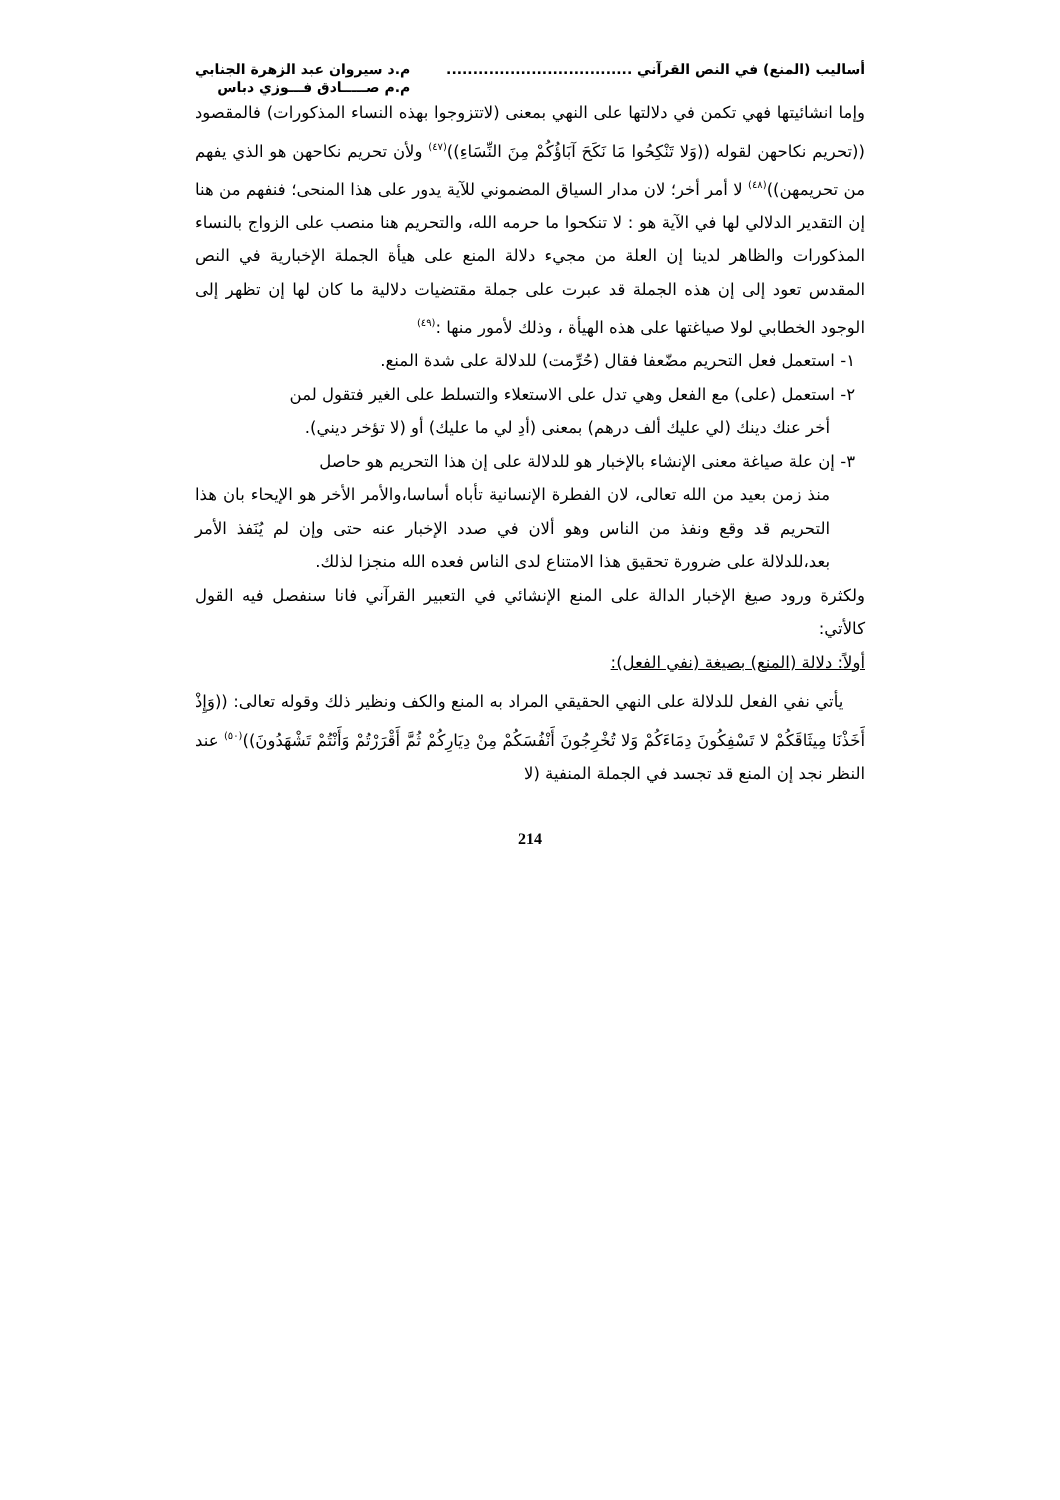أساليب (المنع) في النص القرآني ...................................
م.د سيروان عبد الزهرة الجنابي
م.م صـــــادق فـــوزي دباس
وإما انشائيتها فهي تكمن في دلالتها على النهي بمعنى (لاتتزوجوا بهذه النساء المذكورات) فالمقصود ((تحريم نكاحهن لقوله ((وَلا تَنْكِحُوا مَا نَكَحَ آبَاؤُكُمْ مِنَ النِّسَاءِ))<sup>(٤٧)</sup> ولأن تحريم نكاحهن هو الذي يفهم من تحريمهن))<sup>(٤٨)</sup> لا أمر أخر؛ لان مدار السياق المضموني للآية يدور على هذا المنحى؛ فنفهم من هنا إن التقدير الدلالي لها في الآية هو : لا تنكحوا ما حرمه الله، والتحريم هنا منصب على الزواج بالنساء المذكورات والظاهر لدينا إن العلة من مجيء دلالة المنع على هيأة الجملة الإخبارية في النص المقدس تعود إلى إن هذه الجملة قد عبرت على جملة مقتضيات دلالية ما كان لها إن تظهر إلى الوجود الخطابي لولا صياغتها على هذه الهيأة ، وذلك لأمور منها :<sup>(٤٩)</sup>
١- استعمل فعل التحريم مضّعفا فقال (حُرِّمت) للدلالة على شدة المنع.
٢- استعمل (على) مع الفعل وهي تدل على الاستعلاء والتسلط على الغير فتقول لمن
أخر عنك دينك (لي عليك ألف درهم) بمعنى (أدِ لي ما عليك) أو (لا تؤخر ديني).
٣- إن علة صياغة معنى الإنشاء بالإخبار هو للدلالة على إن هذا التحريم هو حاصل
منذ زمن بعيد من الله تعالى، لان الفطرة الإنسانية تأباه أساسا،والأمر الأخر هو الإيحاء بان هذا التحريم قد وقع ونفذ من الناس وهو ألان في صدد الإخبار عنه حتى وإن لم يُنَفذ الأمر بعد،للدلالة على ضرورة تحقيق هذا الامتناع لدى الناس فعده الله منجزا لذلك.
ولكثرة ورود صيغ الإخبار الدالة على المنع الإنشائي في التعبير القرآني فانا سنفصل فيه القول كالأتي:
أولاً: دلالة (المنع) بصيغة (نفي الفعل):
يأتي نفي الفعل للدلالة على النهي الحقيقي المراد به المنع والكف ونظير ذلك وقوله تعالى: ((وَإِذْ أَخَذْنَا مِيثَاقَكُمْ لا تَسْفِكُونَ دِمَاءَكُمْ وَلا تُخْرِجُونَ أَنْفُسَكُمْ مِنْ دِيَارِكُمْ ثُمَّ أَقْرَرْتُمْ وَأَنْتُمْ تَشْهَدُونَ))<sup>(٥٠)</sup> عند النظر نجد إن المنع قد تجسد في الجملة المنفية (لا
214